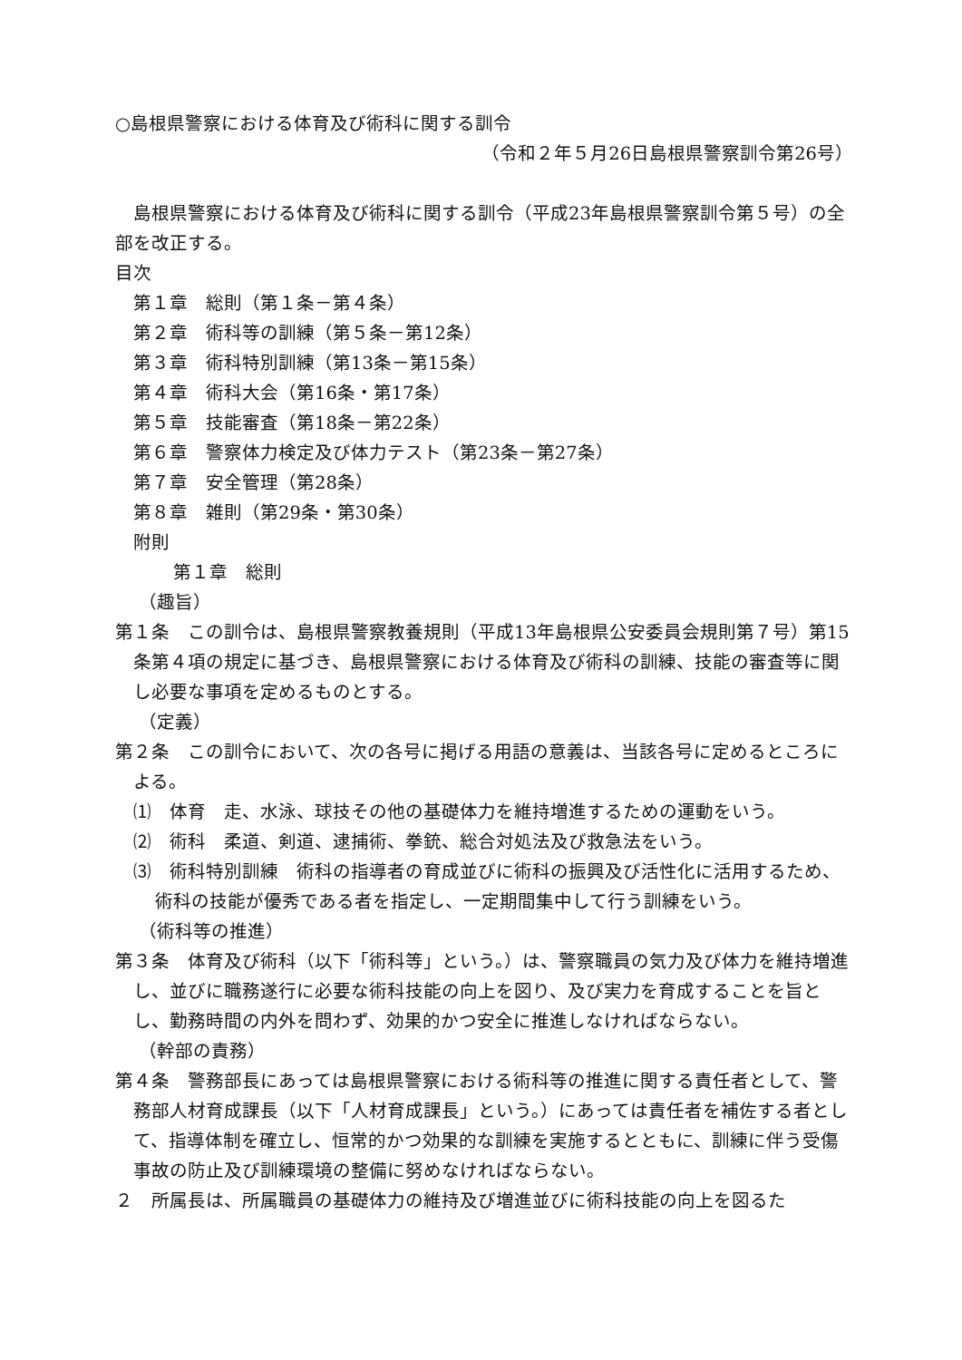○島根県警察における体育及び術科に関する訓令
（令和２年５月26日島根県警察訓令第26号）
島根県警察における体育及び術科に関する訓令（平成23年島根県警察訓令第５号）の全部を改正する。
目次
第１章　総則（第１条－第４条）
第２章　術科等の訓練（第５条－第12条）
第３章　術科特別訓練（第13条－第15条）
第４章　術科大会（第16条・第17条）
第５章　技能審査（第18条－第22条）
第６章　警察体力検定及び体力テスト（第23条－第27条）
第７章　安全管理（第28条）
第８章　雑則（第29条・第30条）
附則
第１章　総則
（趣旨）
第１条　この訓令は、島根県警察教養規則（平成13年島根県公安委員会規則第７号）第15条第４項の規定に基づき、島根県警察における体育及び術科の訓練、技能の審査等に関し必要な事項を定めるものとする。
（定義）
第２条　この訓令において、次の各号に掲げる用語の意義は、当該各号に定めるところによる。
⑴　体育　走、水泳、球技その他の基礎体力を維持増進するための運動をいう。
⑵　術科　柔道、剣道、逮捕術、拳銃、総合対処法及び救急法をいう。
⑶　術科特別訓練　術科の指導者の育成並びに術科の振興及び活性化に活用するため、術科の技能が優秀である者を指定し、一定期間集中して行う訓練をいう。
（術科等の推進）
第３条　体育及び術科（以下「術科等」という。）は、警察職員の気力及び体力を維持増進し、並びに職務遂行に必要な術科技能の向上を図り、及び実力を育成することを旨とし、勤務時間の内外を問わず、効果的かつ安全に推進しなければならない。
（幹部の責務）
第４条　警務部長にあっては島根県警察における術科等の推進に関する責任者として、警務部人材育成課長（以下「人材育成課長」という。）にあっては責任者を補佐する者として、指導体制を確立し、恒常的かつ効果的な訓練を実施するとともに、訓練に伴う受傷事故の防止及び訓練環境の整備に努めなければならない。
２　所属長は、所属職員の基礎体力の維持及び増進並びに術科技能の向上を図るた